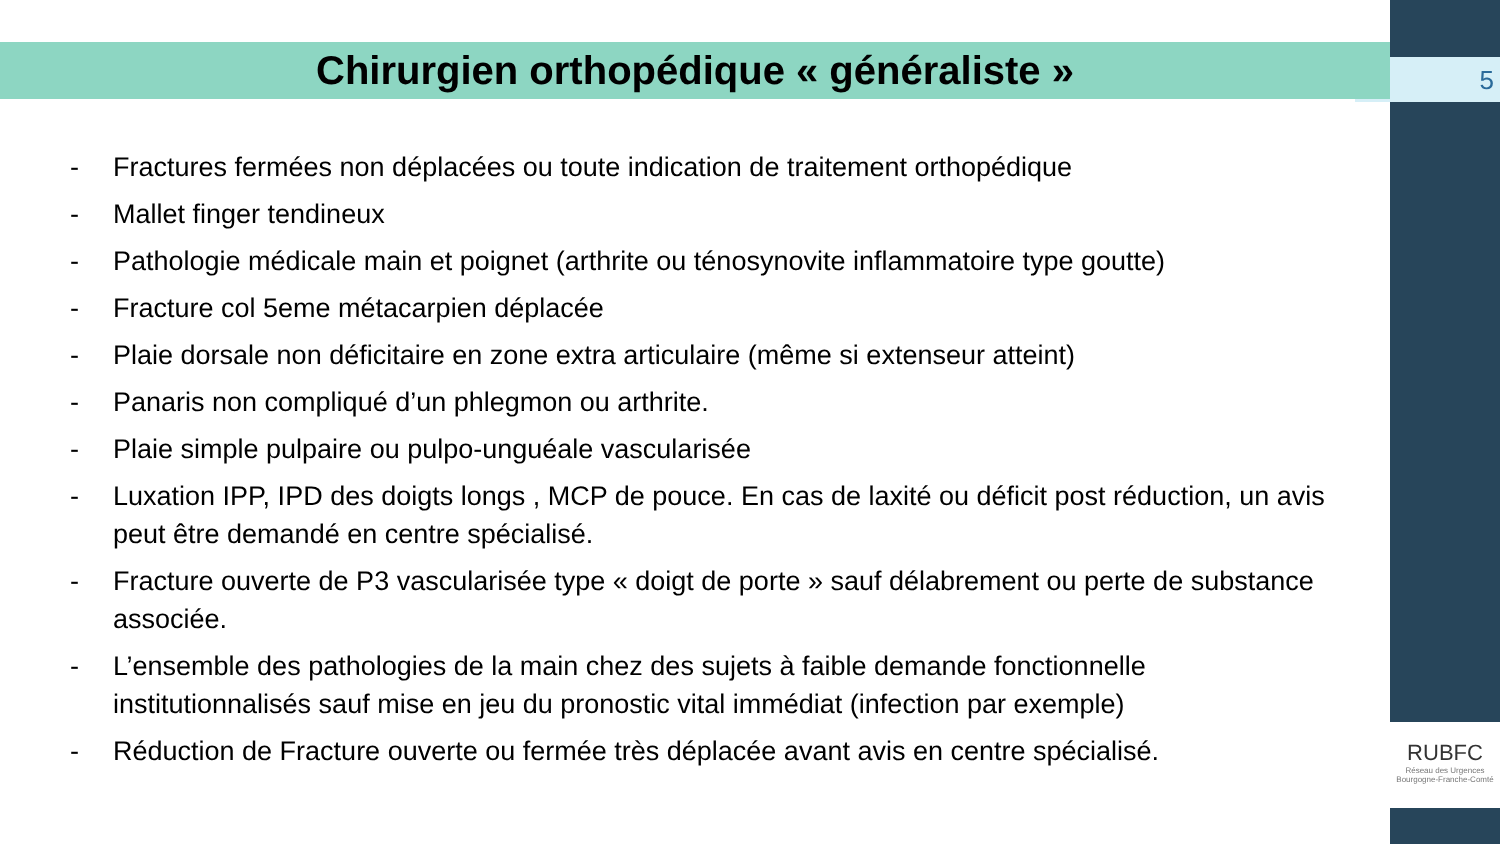5
Chirurgien orthopédique « généraliste »
- Fractures fermées non déplacées ou toute indication de traitement orthopédique
- Mallet finger tendineux
- Pathologie médicale main et poignet (arthrite ou ténosynovite inflammatoire type goutte)
- Fracture col 5eme métacarpien déplacée
- Plaie dorsale non déficitaire en zone extra articulaire (même si extenseur atteint)
- Panaris non compliqué d’un phlegmon ou arthrite.
- Plaie simple pulpaire ou pulpo-unguéale vascularisée
- Luxation IPP, IPD des doigts longs , MCP de pouce. En cas de laxité ou déficit post réduction, un avis peut être demandé en centre spécialisé.
- Fracture ouverte de P3 vascularisée type « doigt de porte » sauf délabrement ou perte de substance associée.
- L’ensemble des pathologies de la main chez des sujets à faible demande fonctionnelle institutionnalisés sauf mise en jeu du pronostic vital immédiat (infection par exemple)
- Réduction de Fracture ouverte ou fermée très déplacée avant avis en centre spécialisé.
RUBFC
Réseau des Urgences
Bourgogne-Franche-Comté